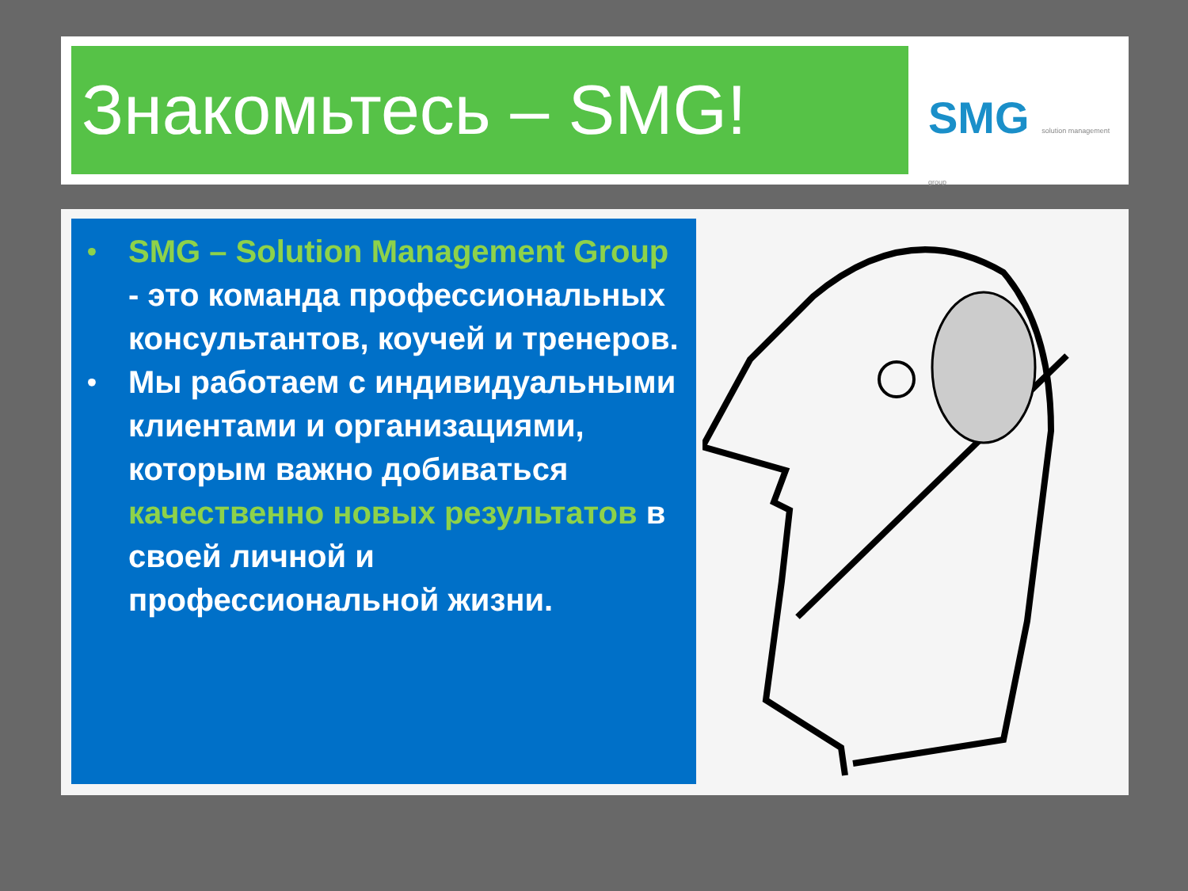Знакомьтесь – SMG! SMG solution management group
•
SMG – Solution Management Group - это команда профессиональных консультантов, коучей и тренеров.
•
Мы работаем с индивидуальными клиентами и организациями, которым важно добиваться качественно новых результатов в своей личной и профессиональной жизни.